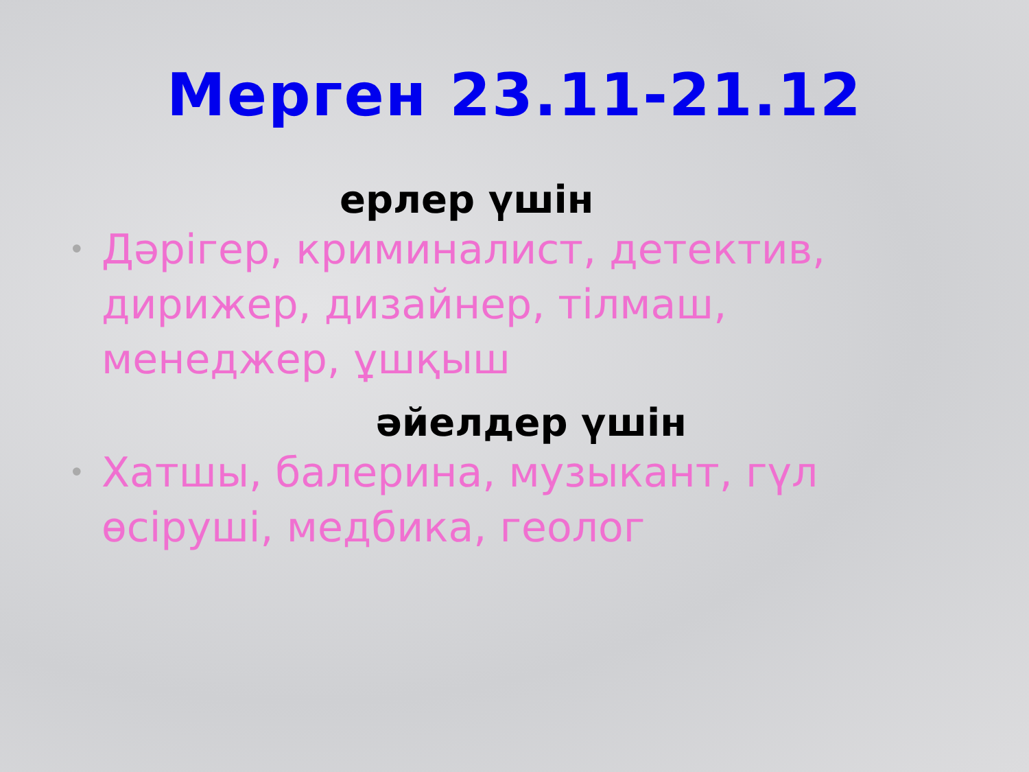Мерген 23.11-21.12
ерлер үшін
• Дәрігер, криминалист, детектив, дирижер, дизайнер, тілмаш, менеджер, ұшқыш
әйелдер үшін
• Хатшы, балерина, музыкант, гүл өсіруші, медбика, геолог